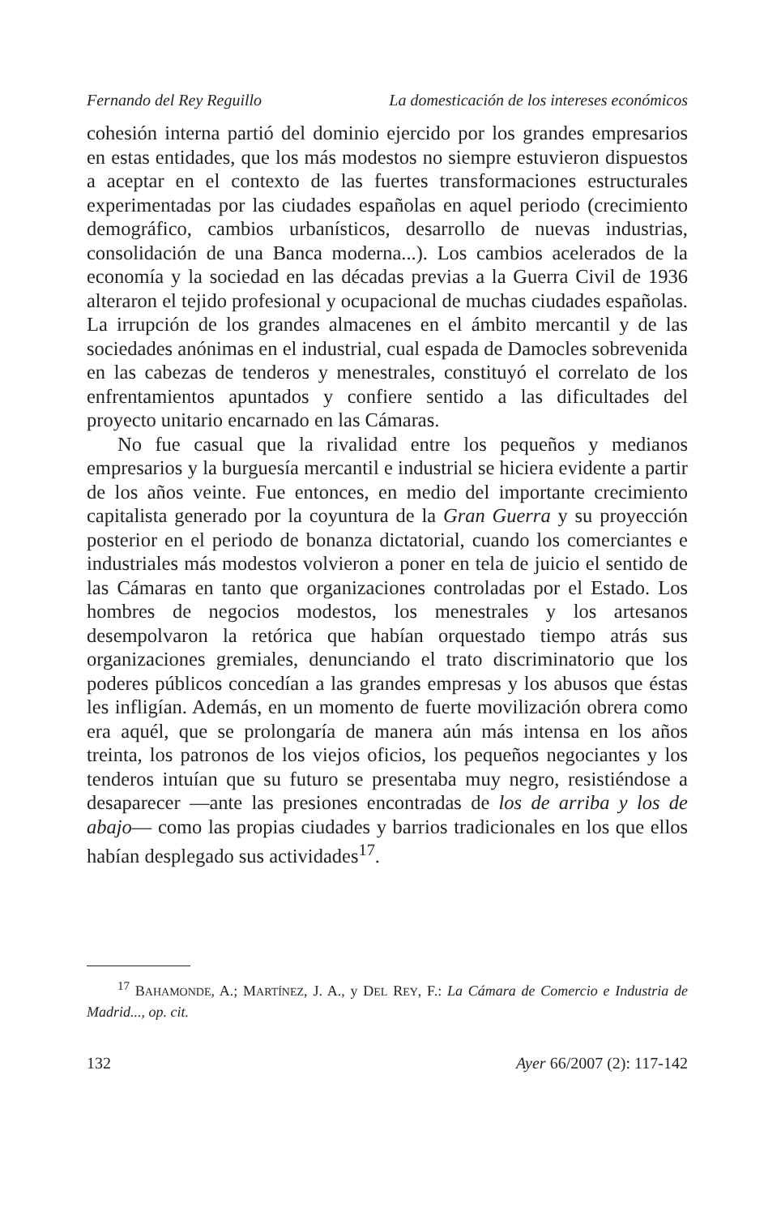Fernando del Rey Reguillo La domesticación de los intereses económicos
cohesión interna partió del dominio ejercido por los grandes empresarios en estas entidades, que los más modestos no siempre estuvieron dispuestos a aceptar en el contexto de las fuertes transformaciones estructurales experimentadas por las ciudades españolas en aquel periodo (crecimiento demográfico, cambios urbanísticos, desarrollo de nuevas industrias, consolidación de una Banca moderna...). Los cambios acelerados de la economía y la sociedad en las décadas previas a la Guerra Civil de 1936 alteraron el tejido profesional y ocupacional de muchas ciudades españolas. La irrupción de los grandes almacenes en el ámbito mercantil y de las sociedades anónimas en el industrial, cual espada de Damocles sobrevenida en las cabezas de tenderos y menestrales, constituyó el correlato de los enfrentamientos apuntados y confiere sentido a las dificultades del proyecto unitario encarnado en las Cámaras.
No fue casual que la rivalidad entre los pequeños y medianos empresarios y la burguesía mercantil e industrial se hiciera evidente a partir de los años veinte. Fue entonces, en medio del importante crecimiento capitalista generado por la coyuntura de la Gran Guerra y su proyección posterior en el periodo de bonanza dictatorial, cuando los comerciantes e industriales más modestos volvieron a poner en tela de juicio el sentido de las Cámaras en tanto que organizaciones controladas por el Estado. Los hombres de negocios modestos, los menestrales y los artesanos desempolvaron la retórica que habían orquestado tiempo atrás sus organizaciones gremiales, denunciando el trato discriminatorio que los poderes públicos concedían a las grandes empresas y los abusos que éstas les infligían. Además, en un momento de fuerte movilización obrera como era aquél, que se prolongaría de manera aún más intensa en los años treinta, los patronos de los viejos oficios, los pequeños negociantes y los tenderos intuían que su futuro se presentaba muy negro, resistiéndose a desaparecer —ante las presiones encontradas de los de arriba y los de abajo— como las propias ciudades y barrios tradicionales en los que ellos habían desplegado sus actividades<sup>17</sup>.
<sup>17</sup> BAHAMONDE, A.; MARTÍNEZ, J. A., y DEL REY, F.: La Cámara de Comercio e Industria de Madrid..., op. cit.
132 Ayer 66/2007 (2): 117-142